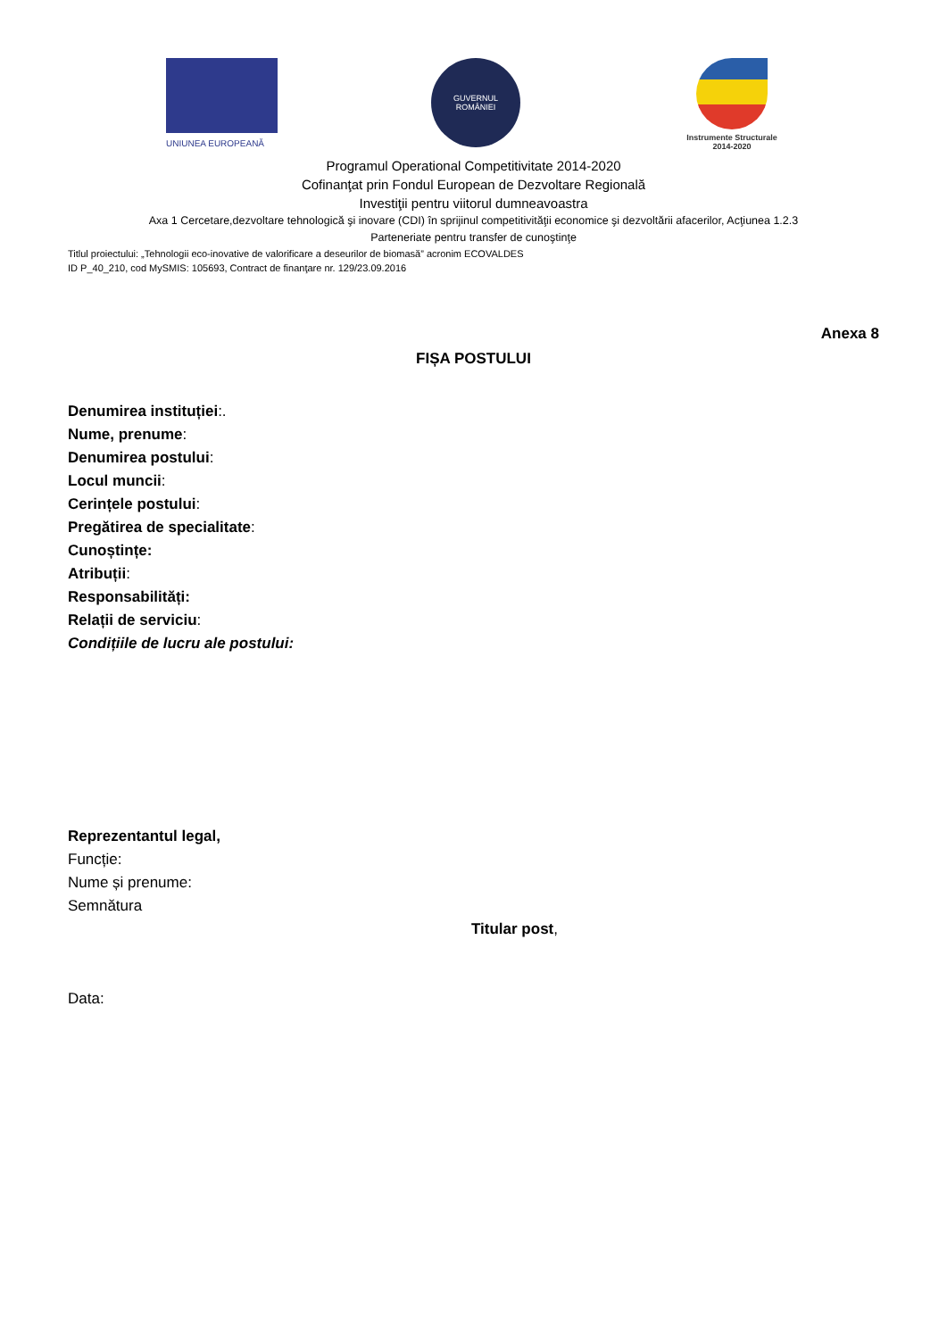UNIUNEA EUROPEANĂ
GUVERNUL
ROMÂNIEI
Instrumente Structurale
2014-2020
Programul Operational Competitivitate 2014-2020
Cofinanţat prin Fondul European de Dezvoltare Regională
Investiţii pentru viitorul dumneavoastra
Axa 1 Cercetare,dezvoltare tehnologică şi inovare (CDI) în sprijinul competitivităţii economice şi dezvoltării afacerilor, Acţiunea 1.2.3
Parteneriate pentru transfer de cunoştinţe
Titlul proiectului: „Tehnologii eco-inovative de valorificare a deseurilor de biomasă” acronim ECOVALDES
ID P_40_210, cod MySMIS: 105693, Contract de finanţare nr. 129/23.09.2016
Anexa 8
FIȘA POSTULUI
Denumirea instituției:.
Nume, prenume:
Denumirea postului:
Locul muncii:
Cerințele postului:
Pregătirea de specialitate:
Cunoștințe:
Atribuții:
Responsabilități:
Relații de serviciu:
Condițiile de lucru ale postului:
Reprezentantul legal,
Funcție:
Nume și prenume:
Semnătura
Titular post,
Data: